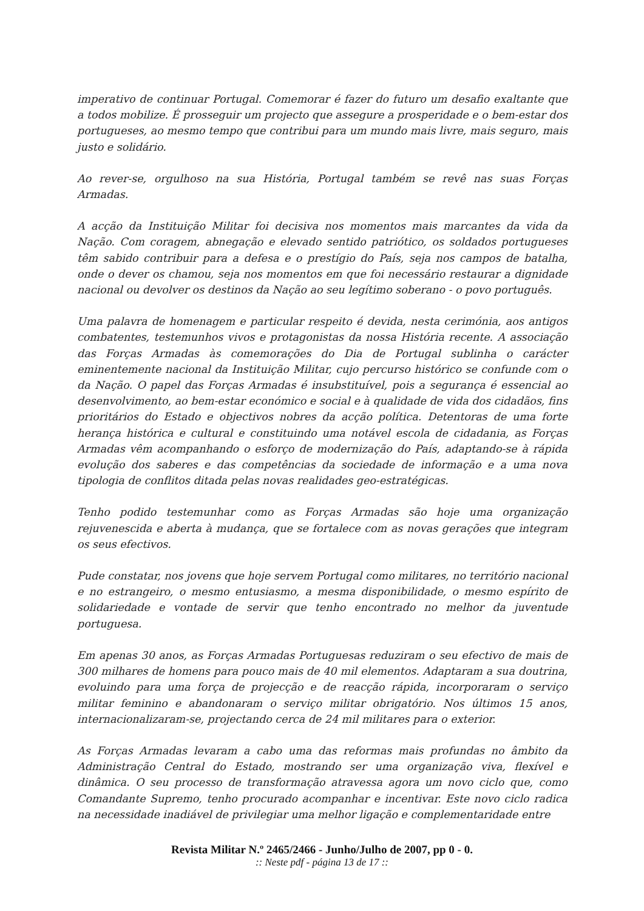imperativo de continuar Portugal. Comemorar é fazer do futuro um desafio exaltante que a todos mobilize. É prosseguir um projecto que assegure a prosperidade e o bem-estar dos portugueses, ao mesmo tempo que contribui para um mundo mais livre, mais seguro, mais justo e solidário.
Ao rever-se, orgulhoso na sua História, Portugal também se revê nas suas Forças Armadas.
A acção da Instituição Militar foi decisiva nos momentos mais marcantes da vida da Nação. Com coragem, abnegação e elevado sentido patriótico, os soldados portugueses têm sabido contribuir para a defesa e o prestígio do País, seja nos campos de batalha, onde o dever os chamou, seja nos momentos em que foi necessário restaurar a dignidade nacional ou devolver os destinos da Nação ao seu legítimo soberano - o povo português.
Uma palavra de homenagem e particular respeito é devida, nesta cerimónia, aos antigos combatentes, testemunhos vivos e protagonistas da nossa História recente. A associação das Forças Armadas às comemorações do Dia de Portugal sublinha o carácter eminentemente nacional da Instituição Militar, cujo percurso histórico se confunde com o da Nação. O papel das Forças Armadas é insubstituível, pois a segurança é essencial ao desenvolvimento, ao bem-estar económico e social e à qualidade de vida dos cidadãos, fins prioritários do Estado e objectivos nobres da acção política. Detentoras de uma forte herança histórica e cultural e constituindo uma notável escola de cidadania, as Forças Armadas vêm acompanhando o esforço de modernização do País, adaptando-se à rápida evolução dos saberes e das competências da sociedade de informação e a uma nova tipologia de conflitos ditada pelas novas realidades geo-estratégicas.
Tenho podido testemunhar como as Forças Armadas são hoje uma organização rejuvenescida e aberta à mudança, que se fortalece com as novas gerações que integram os seus efectivos.
Pude constatar, nos jovens que hoje servem Portugal como militares, no território nacional e no estrangeiro, o mesmo entusiasmo, a mesma disponibilidade, o mesmo espírito de solidariedade e vontade de servir que tenho encontrado no melhor da juventude portuguesa.
Em apenas 30 anos, as Forças Armadas Portuguesas reduziram o seu efectivo de mais de 300 milhares de homens para pouco mais de 40 mil elementos. Adaptaram a sua doutrina, evoluindo para uma força de projecção e de reacção rápida, incorporaram o serviço militar feminino e abandonaram o serviço militar obrigatório. Nos últimos 15 anos, internacionalizaram-se, projectando cerca de 24 mil militares para o exterior.
As Forças Armadas levaram a cabo uma das reformas mais profundas no âmbito da Administração Central do Estado, mostrando ser uma organização viva, flexível e dinâmica. O seu processo de transformação atravessa agora um novo ciclo que, como Comandante Supremo, tenho procurado acompanhar e incentivar. Este novo ciclo radica na necessidade inadiável de privilegiar uma melhor ligação e complementaridade entre
Revista Militar N.º 2465/2466 - Junho/Julho de 2007, pp 0 - 0.
:: Neste pdf - página 13 de 17 ::